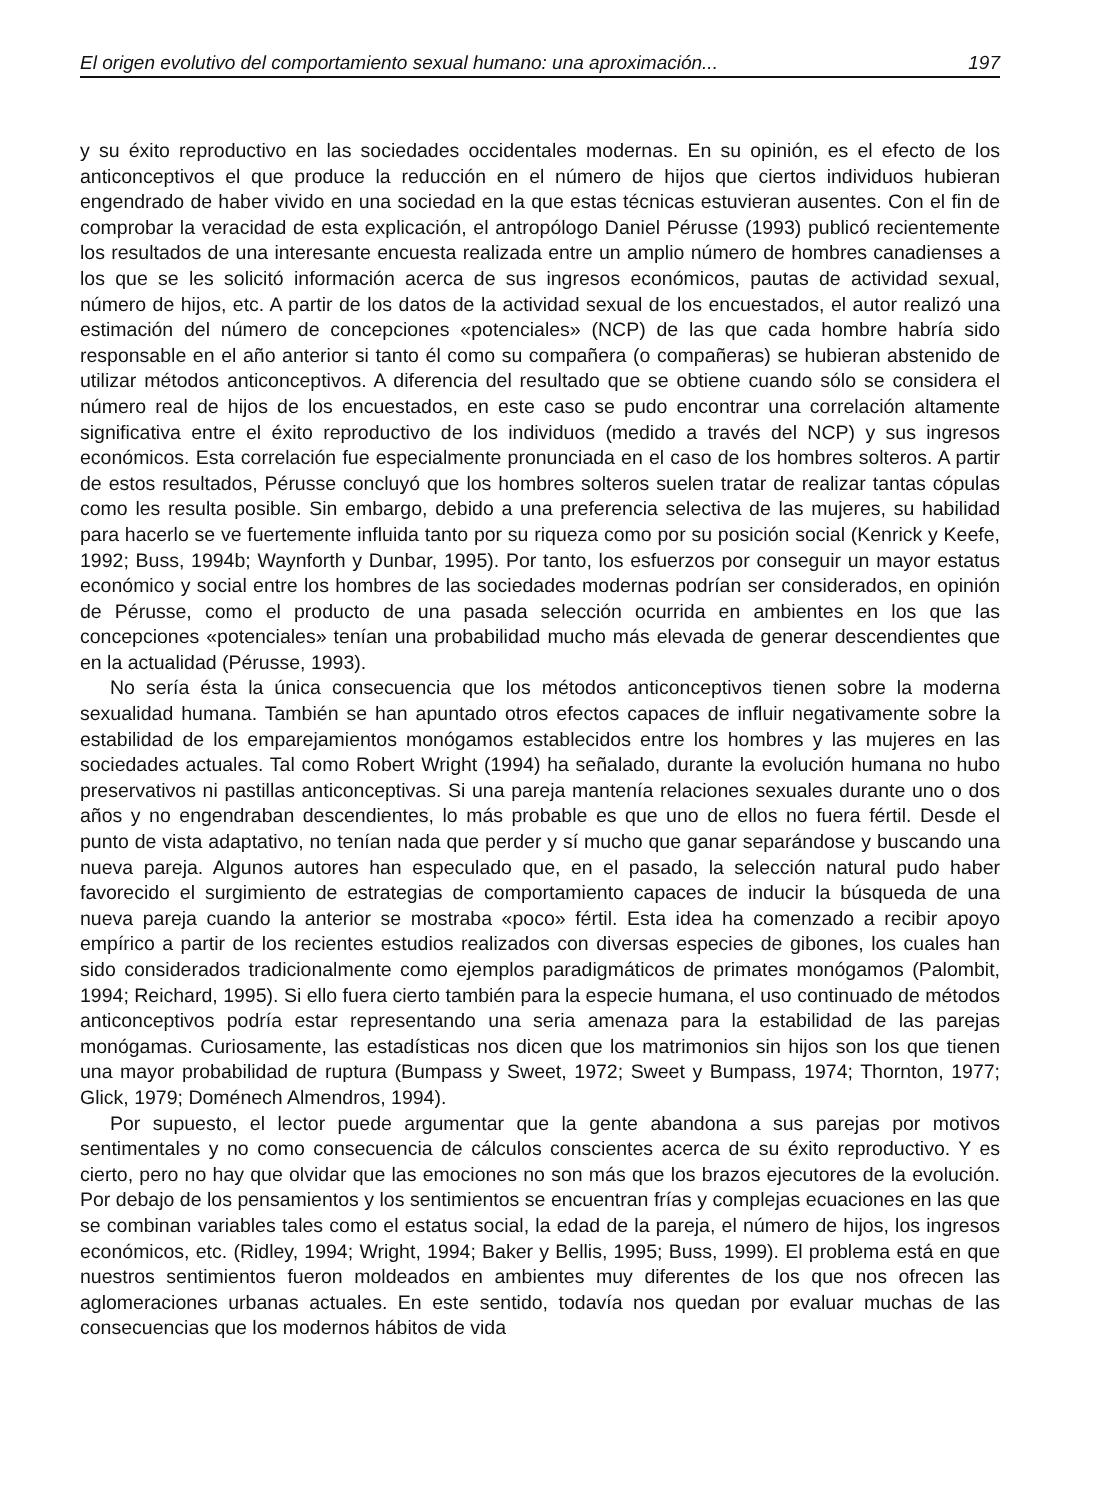El origen evolutivo del comportamiento sexual humano: una aproximación... 197
y su éxito reproductivo en las sociedades occidentales modernas. En su opinión, es el efecto de los anticonceptivos el que produce la reducción en el número de hijos que ciertos individuos hubieran engendrado de haber vivido en una sociedad en la que estas técnicas estuvieran ausentes. Con el fin de comprobar la veracidad de esta explicación, el antropólogo Daniel Pérusse (1993) publicó recientemente los resultados de una interesante encuesta realizada entre un amplio número de hombres canadienses a los que se les solicitó información acerca de sus ingresos económicos, pautas de actividad sexual, número de hijos, etc. A partir de los datos de la actividad sexual de los encuestados, el autor realizó una estimación del número de concepciones «potenciales» (NCP) de las que cada hombre habría sido responsable en el año anterior si tanto él como su compañera (o compañeras) se hubieran abstenido de utilizar métodos anticonceptivos. A diferencia del resultado que se obtiene cuando sólo se considera el número real de hijos de los encuestados, en este caso se pudo encontrar una correlación altamente significativa entre el éxito reproductivo de los individuos (medido a través del NCP) y sus ingresos económicos. Esta correlación fue especialmente pronunciada en el caso de los hombres solteros. A partir de estos resultados, Pérusse concluyó que los hombres solteros suelen tratar de realizar tantas cópulas como les resulta posible. Sin embargo, debido a una preferencia selectiva de las mujeres, su habilidad para hacerlo se ve fuertemente influida tanto por su riqueza como por su posición social (Kenrick y Keefe, 1992; Buss, 1994b; Waynforth y Dunbar, 1995). Por tanto, los esfuerzos por conseguir un mayor estatus económico y social entre los hombres de las sociedades modernas podrían ser considerados, en opinión de Pérusse, como el producto de una pasada selección ocurrida en ambientes en los que las concepciones «potenciales» tenían una probabilidad mucho más elevada de generar descendientes que en la actualidad (Pérusse, 1993).
No sería ésta la única consecuencia que los métodos anticonceptivos tienen sobre la moderna sexualidad humana. También se han apuntado otros efectos capaces de influir negativamente sobre la estabilidad de los emparejamientos monógamos establecidos entre los hombres y las mujeres en las sociedades actuales. Tal como Robert Wright (1994) ha señalado, durante la evolución humana no hubo preservativos ni pastillas anticonceptivas. Si una pareja mantenía relaciones sexuales durante uno o dos años y no engendraban descendientes, lo más probable es que uno de ellos no fuera fértil. Desde el punto de vista adaptativo, no tenían nada que perder y sí mucho que ganar separándose y buscando una nueva pareja. Algunos autores han especulado que, en el pasado, la selección natural pudo haber favorecido el surgimiento de estrategias de comportamiento capaces de inducir la búsqueda de una nueva pareja cuando la anterior se mostraba «poco» fértil. Esta idea ha comenzado a recibir apoyo empírico a partir de los recientes estudios realizados con diversas especies de gibones, los cuales han sido considerados tradicionalmente como ejemplos paradigmáticos de primates monógamos (Palombit, 1994; Reichard, 1995). Si ello fuera cierto también para la especie humana, el uso continuado de métodos anticonceptivos podría estar representando una seria amenaza para la estabilidad de las parejas monógamas. Curiosamente, las estadísticas nos dicen que los matrimonios sin hijos son los que tienen una mayor probabilidad de ruptura (Bumpass y Sweet, 1972; Sweet y Bumpass, 1974; Thornton, 1977; Glick, 1979; Doménech Almendros, 1994).
Por supuesto, el lector puede argumentar que la gente abandona a sus parejas por motivos sentimentales y no como consecuencia de cálculos conscientes acerca de su éxito reproductivo. Y es cierto, pero no hay que olvidar que las emociones no son más que los brazos ejecutores de la evolución. Por debajo de los pensamientos y los sentimientos se encuentran frías y complejas ecuaciones en las que se combinan variables tales como el estatus social, la edad de la pareja, el número de hijos, los ingresos económicos, etc. (Ridley, 1994; Wright, 1994; Baker y Bellis, 1995; Buss, 1999). El problema está en que nuestros sentimientos fueron moldeados en ambientes muy diferentes de los que nos ofrecen las aglomeraciones urbanas actuales. En este sentido, todavía nos quedan por evaluar muchas de las consecuencias que los modernos hábitos de vida